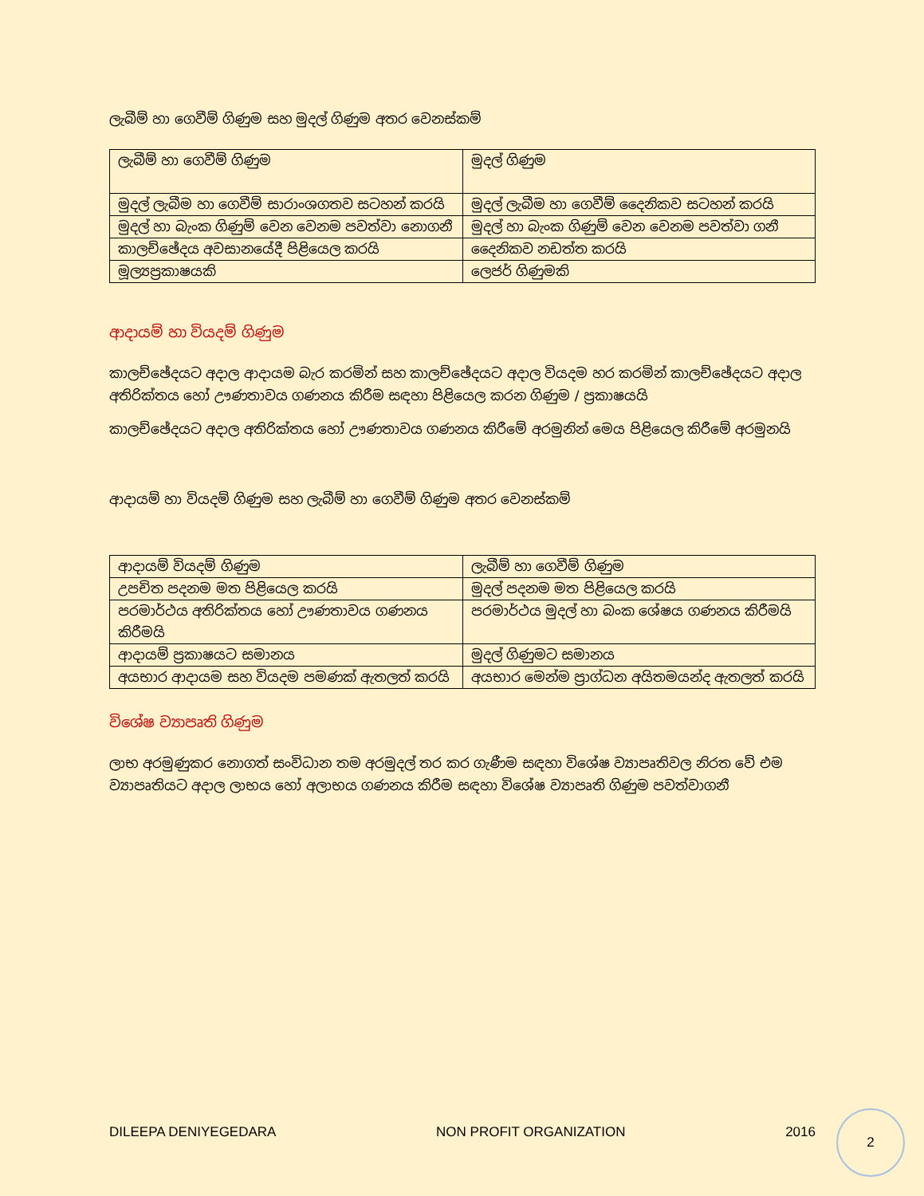ලැබීම් හා ගෙවීම් ගිණුම සහ මුදල් ගිණුම අතර වෙනස්කම්
| ලැබීම් හා ගෙවීම් ගිණුම | මුදල් ගිණුම |
| මුදල් ලැබීම හා ගෙවීම් සාරාංශගතව සටහන් කරයි | මුදල් ලැබීම හා ගෙවීම් දෛනිකව සටහන් කරයි |
| මුදල් හා බැංක ගිණුම් වෙන වෙනම පවත්වා නොගනී | මුදල් හා බැංක ගිණුම් වෙන වෙනම පවත්වා ගනී |
| කාලච්ඡේදය අවසානයේදී පිළියෙල කරයි | දෛනිකව නඩත්ත කරයි |
| මූල්‍යප්‍රකාෂයකි | ලෙජර් ගිණුමකි |
ආදායම් හා වියදම් ගිණුම
කාලච්ඡේදයට අදාල ආදායම බැර කරමින් සහ කාලච්ඡේදයට අදාල වියදම හර කරමින් කාලච්ඡේදයට අදාල අතිරික්තය හෝ ඌණතාවය ගණනය කිරීම සඳහා පිළියෙල කරන ගිණුම / ප්‍රකාෂයයි
කාලච්ඡේදයට අදාල අතිරික්තය හෝ ඌණතාවය ගණනය කිරීමේ අරමුනින් මෙය පිළියෙල කිරීමේ අරමුනයි
ආදායම් හා වියදම් ගිණුම සහ ලැබීම් හා ගෙවීම් ගිණුම අතර වෙනස්කම්
| ආදායම් වියදම් ගිණුම | ලැබීම් හා ගෙවීම් ගිණුම |
| උපචිත පදනම මත පිළියෙල කරයි | මුදල් පදනම මත පිළියෙල කරයි |
| පරමාර්ථය අතිරික්තය හෝ ඌණතාවය ගණනය කිරීමයි | පරමාර්ථය මුදල් හා බංක ශේෂය ගණනය කිරීමයි |
| ආදායම් ප්‍රකාෂයට සමානය | මුදල් ගිණුමට සමානය |
| අයභාර ආදායම සහ වියදම පමණක් ඇතලත් කරයි | අයභාර මෙන්ම ප්‍රාග්ධන අයිතමයන්ද ඇතලත් කරයි |
විශේෂ ව්‍යාපෘති ගිණුම
ලාභ අරමුණුකර නොගත් සංවිධාන තම අරමුදල් තර කර ගැණීම සඳහා විශේෂ ව්‍යාපෘතිවල නිරත වේ එම ව්‍යාපෘතියට අදාල ලාභය හෝ අලාභය ගණනය කිරීම සඳහා විශේෂ ව්‍යාපෘති ගිණුම පවත්වාගනී
DILEEPA DENIYEGEDARA NON PROFIT ORGANIZATION 2016
2